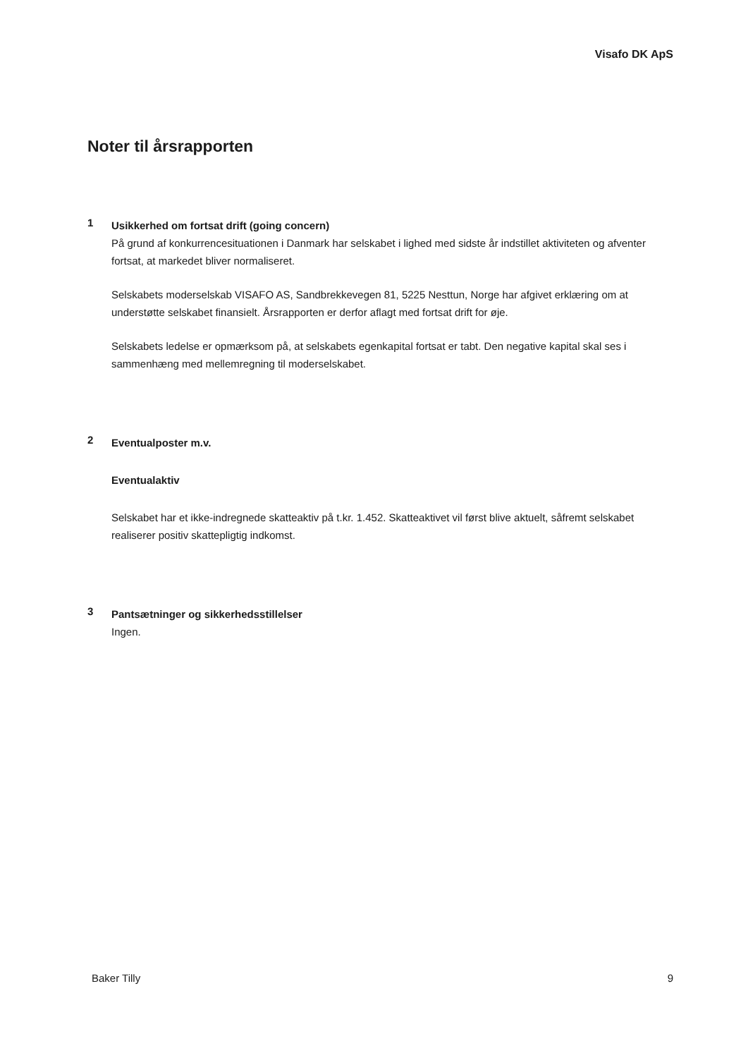Visafo DK ApS
Noter til årsrapporten
1
Usikkerhed om fortsat drift (going concern)
På grund af konkurrencesituationen i Danmark har selskabet i lighed med sidste år indstillet aktiviteten og afventer fortsat, at markedet bliver normaliseret.
Selskabets moderselskab VISAFO AS, Sandbrekkevegen 81, 5225 Nesttun, Norge har afgivet erklæring om at understøtte selskabet finansielt. Årsrapporten er derfor aflagt med fortsat drift for øje.
Selskabets ledelse er opmærksom på, at selskabets egenkapital fortsat er tabt. Den negative kapital skal ses i sammenhæng med mellemregning til moderselskabet.
2
Eventualposter m.v.
Eventualaktiv
Selskabet har et ikke-indregnede skatteaktiv på t.kr. 1.452. Skatteaktivet vil først blive aktuelt, såfremt selskabet realiserer positiv skattepligtig indkomst.
3
Pantsætninger og sikkerhedsstillelser
Ingen.
Baker Tilly 9